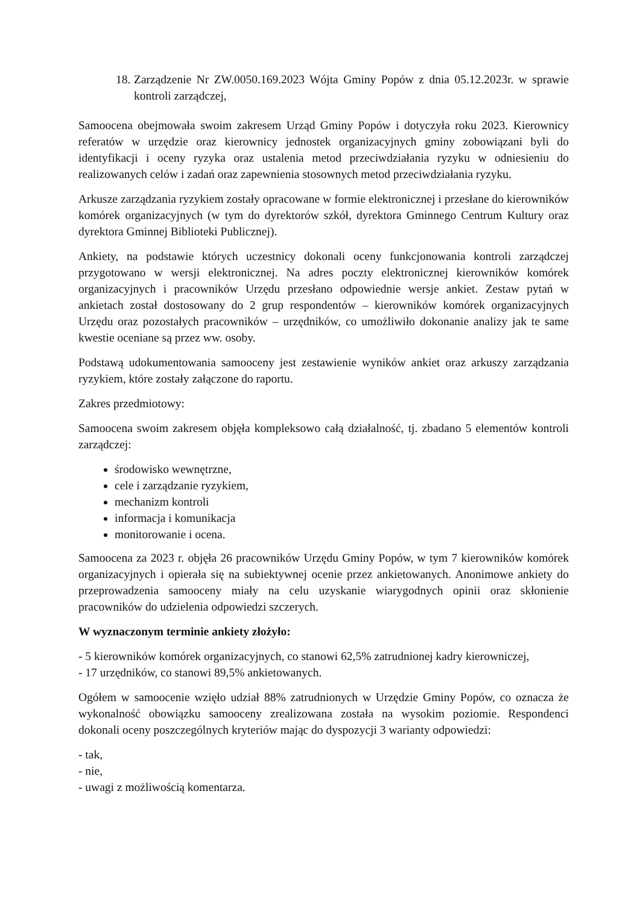18.
Zarządzenie Nr ZW.0050.169.2023 Wójta Gminy Popów z dnia 05.12.2023r. w sprawie kontroli zarządczej,
Samoocena obejmowała swoim zakresem Urząd Gminy Popów i dotyczyła roku 2023. Kierownicy referatów w urzędzie oraz kierownicy jednostek organizacyjnych gminy zobowiązani byli do identyfikacji i oceny ryzyka oraz ustalenia metod przeciwdziałania ryzyku w odniesieniu do realizowanych celów i zadań oraz zapewnienia stosownych metod przeciwdziałania ryzyku.
Arkusze zarządzania ryzykiem zostały opracowane w formie elektronicznej i przesłane do kierowników komórek organizacyjnych (w tym do dyrektorów szkół, dyrektora Gminnego Centrum Kultury oraz dyrektora Gminnej Biblioteki Publicznej).
Ankiety, na podstawie których uczestnicy dokonali oceny funkcjonowania kontroli zarządczej przygotowano w wersji elektronicznej. Na adres poczty elektronicznej kierowników komórek organizacyjnych i pracowników Urzędu przesłano odpowiednie wersje ankiet. Zestaw pytań w ankietach został dostosowany do 2 grup respondentów – kierowników komórek organizacyjnych Urzędu oraz pozostałych pracowników – urzędników, co umożliwiło dokonanie analizy jak te same kwestie oceniane są przez ww. osoby.
Podstawą udokumentowania samooceny jest zestawienie wyników ankiet oraz arkuszy zarządzania ryzykiem, które zostały załączone do raportu.
Zakres przedmiotowy:
Samoocena swoim zakresem objęła kompleksowo całą działalność, tj. zbadano 5 elementów kontroli zarządczej:
środowisko wewnętrzne,
cele i zarządzanie ryzykiem,
mechanizm kontroli
informacja i komunikacja
monitorowanie i ocena.
Samoocena za 2023 r. objęła 26 pracowników Urzędu Gminy Popów, w tym 7 kierowników komórek organizacyjnych i opierała się na subiektywnej ocenie przez ankietowanych. Anonimowe ankiety do przeprowadzenia samooceny miały na celu uzyskanie wiarygodnych opinii oraz skłonienie pracowników do udzielenia odpowiedzi szczerych.
W wyznaczonym terminie ankiety złożyło:
- 5 kierowników komórek organizacyjnych, co stanowi 62,5% zatrudnionej kadry kierowniczej,
- 17 urzędników, co stanowi 89,5% ankietowanych.
Ogółem w samoocenie wzięło udział 88% zatrudnionych w Urzędzie Gminy Popów, co oznacza że wykonalność obowiązku samooceny zrealizowana została na wysokim poziomie. Respondenci dokonali oceny poszczególnych kryteriów mając do dyspozycji 3 warianty odpowiedzi:
- tak,
- nie,
- uwagi z możliwością komentarza.